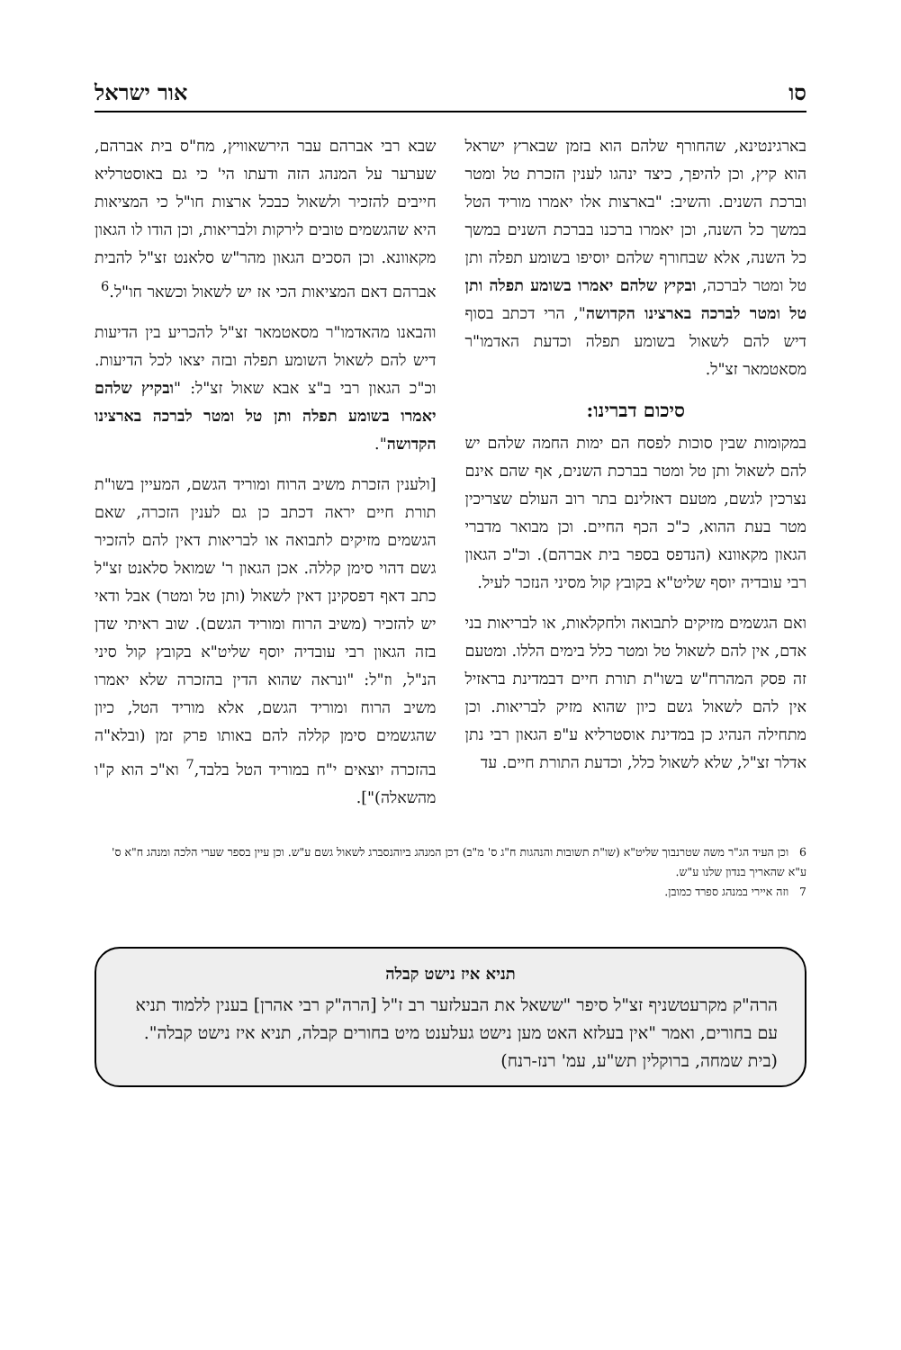סו אור ישראל
בארגינטינא, שהחורף שלהם הוא בזמן שבארץ ישראל הוא קיץ, וכן להיפך, כיצד ינהגו לענין הזכרת טל ומטר וברכת השנים. והשיב: "בארצות אלו יאמרו מוריד הטל במשך כל השנה, וכן יאמרו ברכנו בברכת השנים במשך כל השנה, אלא שבחורף שלהם יוסיפו בשומע תפלה ותן טל ומטר לברכה, ובקיץ שלהם יאמרו בשומע תפלה ותן טל ומטר לברכה בארצינו הקדושה", הרי דכתב בסוף דיש להם לשאול בשומע תפלה וכדעת האדמו"ר מסאטמאר זצ"ל.
סיכום דברינו:
במקומות שבין סוכות לפסח הם ימות החמה שלהם יש להם לשאול ותן טל ומטר בברכת השנים, אף שהם אינם נצרכין לגשם, מטעם דאזלינם בתר רוב העולם שצריכין מטר בעת ההוא, כ"כ הכף החיים. וכן מבואר מדברי הגאון מקאוונא (הנדפס בספר בית אברהם). וכ"כ הגאון רבי עובדיה יוסף שליט"א בקובץ קול מסיני הנזכר לעיל.
ואם הגשמים מזיקים לתבואה ולחקלאות, או לבריאות בני אדם, אין להם לשאול טל ומטר כלל בימים הללו. ומטעם זה פסק המהרח"ש בשו"ת תורת חיים דבמדינת בראזיל אין להם לשאול גשם כיון שהוא מזיק לבריאות. וכן מתחילה הנהיג כן במדינת אוסטרליא ע"פ הגאון רבי נתן אדלר זצ"ל, שלא לשאול כלל, וכדעת התורת חיים. עד
שבא רבי אברהם עבר הירשאוויץ, מח"ס בית אברהם, שערער על המנהג הזה ודעתו הי' כי גם באוסטרליא חייבים להזכיר ולשאול כבכל ארצות חו"ל כי המציאות היא שהגשמים טובים לירקות ולבריאות, וכן הודו לו הגאון מקאוונא. וכן הסכים הגאון מהר"ש סלאנט זצ"ל להבית אברהם דאם המציאות הכי אז יש לשאול וכשאר חו"ל.<sup>6</sup>
והבאנו מהאדמו"ר מסאטמאר זצ"ל להכריע בין הדיעות דיש להם לשאול השומע תפלה ובזה יצאו לכל הדיעות. וכ"כ הגאון רבי ב"צ אבא שאול זצ"ל: "ובקיץ שלהם יאמרו בשומע תפלה ותן טל ומטר לברכה בארצינו הקדושה".
[ולענין הזכרת משיב הרוח ומוריד הגשם, המעיין בשו"ת תורת חיים יראה דכתב כן גם לענין הזכרה, שאם הגשמים מזיקים לתבואה או לבריאות דאין להם להזכיר גשם דהוי סימן קללה. אכן הגאון ר' שמואל סלאנט זצ"ל כתב דאף דפסקינן דאין לשאול (ותן טל ומטר) אבל ודאי יש להזכיר (משיב הרוח ומוריד הגשם). שוב ראיתי שדן בזה הגאון רבי עובדיה יוסף שליט"א בקובץ קול סיני הנ"ל, וז"ל: "ונראה שהוא הדין בהזכרה שלא יאמרו משיב הרוח ומוריד הגשם, אלא מוריד הטל, כיון שהגשמים סימן קללה להם באותו פרק זמן (ובלא"ה בהזכרה יוצאים י"ח במוריד הטל בלבד,<sup>7</sup> וא"כ הוא ק"ו מהשאלה)"].
6 וכן העיד הג"ר משה שטרנבוך שליט"א (שו"ת תשובות והנהגות ח"ג ס' מ"ב) דכן המנהג ביוהנסברג לשאול גשם ע"ש. וכן עיין בספר שערי הלכה ומנהג ח"א ס' ע"א שהאריך בנדון שלנו ע"ש.
7 וזה איירי במנהג ספרד כמובן.
תניא איז נישט קבלה
הרה"ק מקרעטשניף זצ"ל סיפר "ששאל את הבעלזער רב ז"ל [הרה"ק רבי אהרן] בענין ללמוד תניא עם בחורים, ואמר "אין בעלזא האט מען נישט געלענט מיט בחורים קבלה, תניא איז נישט קבלה".
(בית שמחה, ברוקלין תש"ע, עמ' רנז-רנח)